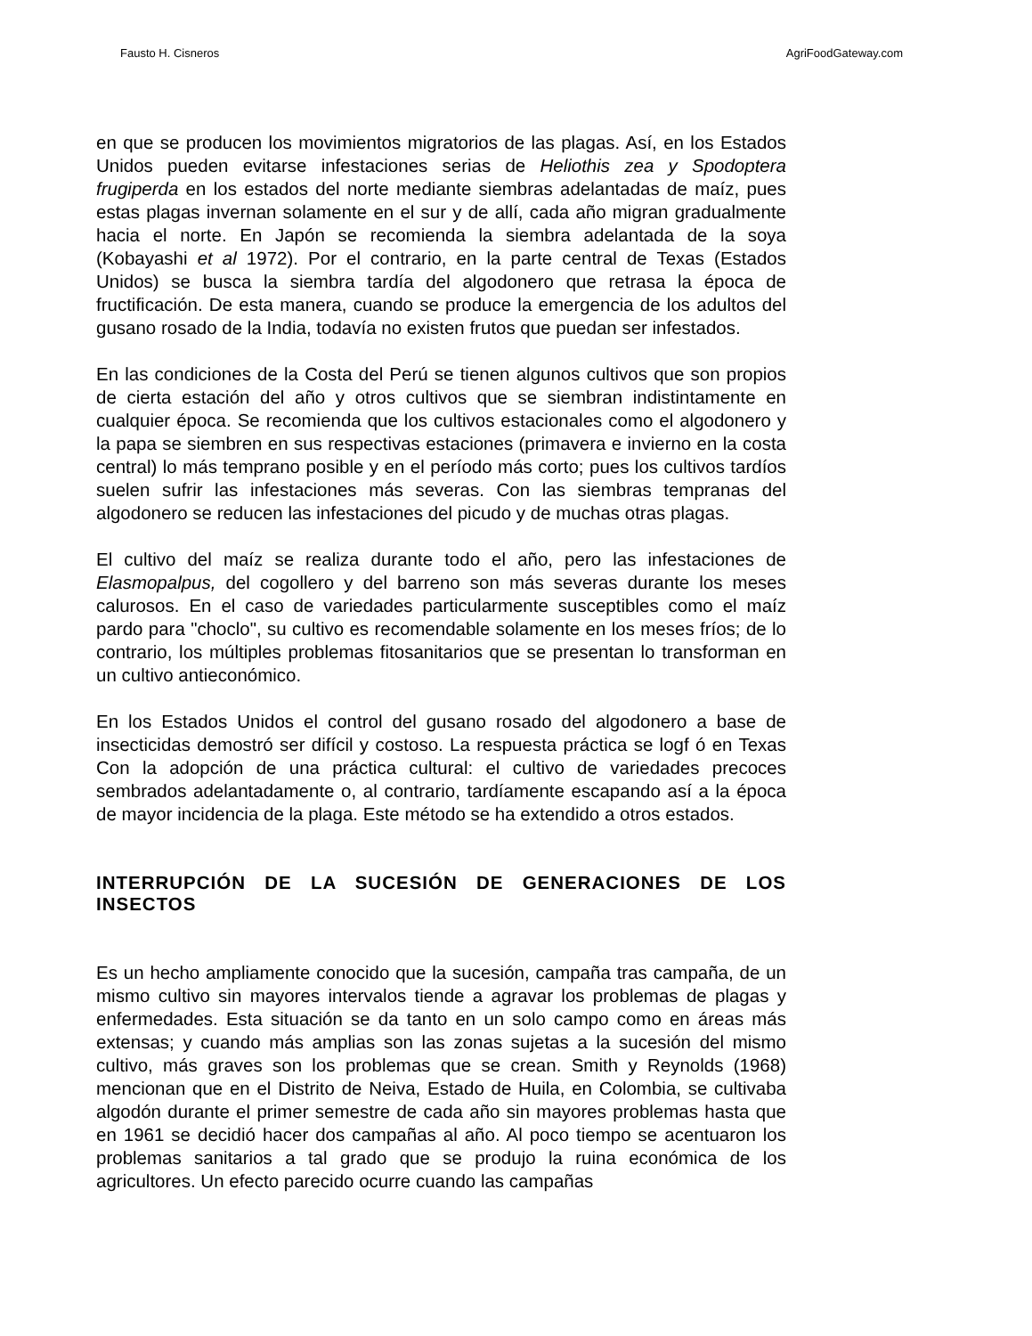Fausto H. Cisneros AgriFoodGateway.com
en que se producen los movimientos migratorios de las plagas. Así, en los Estados Unidos pueden evitarse infestaciones serias de Heliothis zea y Spodoptera frugiperda en los estados del norte mediante siembras adelantadas de maíz, pues estas plagas invernan solamente en el sur y de allí, cada año migran gradualmente hacia el norte. En Japón se recomienda la siembra adelantada de la soya (Kobayashi et al 1972). Por el contrario, en la parte central de Texas (Estados Unidos) se busca la siembra tardía del algodonero que retrasa la época de fructificación. De esta manera, cuando se produce la emergencia de los adultos del gusano rosado de la India, todavía no existen frutos que puedan ser infestados.
En las condiciones de la Costa del Perú se tienen algunos cultivos que son propios de cierta estación del año y otros cultivos que se siembran indistintamente en cualquier época. Se recomienda que los cultivos estacionales como el algodonero y la papa se siembren en sus respectivas estaciones (primavera e invierno en la costa central) lo más temprano posible y en el período más corto; pues los cultivos tardíos suelen sufrir las infestaciones más severas. Con las siembras tempranas del algodonero se reducen las infestaciones del picudo y de muchas otras plagas.
El cultivo del maíz se realiza durante todo el año, pero las infestaciones de Elasmopalpus, del cogollero y del barreno son más severas durante los meses calurosos. En el caso de variedades particularmente susceptibles como el maíz pardo para "choclo", su cultivo es recomendable solamente en los meses fríos; de lo contrario, los múltiples problemas fitosanitarios que se presentan lo transforman en un cultivo antieconómico.
En los Estados Unidos el control del gusano rosado del algodonero a base de insecticidas demostró ser difícil y costoso. La respuesta práctica se logf ó en Texas Con la adopción de una práctica cultural: el cultivo de variedades precoces sembrados adelantadamente o, al contrario, tardíamente escapando así a la época de mayor incidencia de la plaga. Este método se ha extendido a otros estados.
INTERRUPCIÓN DE LA SUCESIÓN DE GENERACIONES DE LOS INSECTOS
Es un hecho ampliamente conocido que la sucesión, campaña tras campaña, de un mismo cultivo sin mayores intervalos tiende a agravar los problemas de plagas y enfermedades. Esta situación se da tanto en un solo campo como en áreas más extensas; y cuando más amplias son las zonas sujetas a la sucesión del mismo cultivo, más graves son los problemas que se crean. Smith y Reynolds (1968) mencionan que en el Distrito de Neiva, Estado de Huila, en Colombia, se cultivaba algodón durante el primer semestre de cada año sin mayores problemas hasta que en 1961 se decidió hacer dos campañas al año. Al poco tiempo se acentuaron los problemas sanitarios a tal grado que se produjo la ruina económica de los agricultores. Un efecto parecido ocurre cuando las campañas